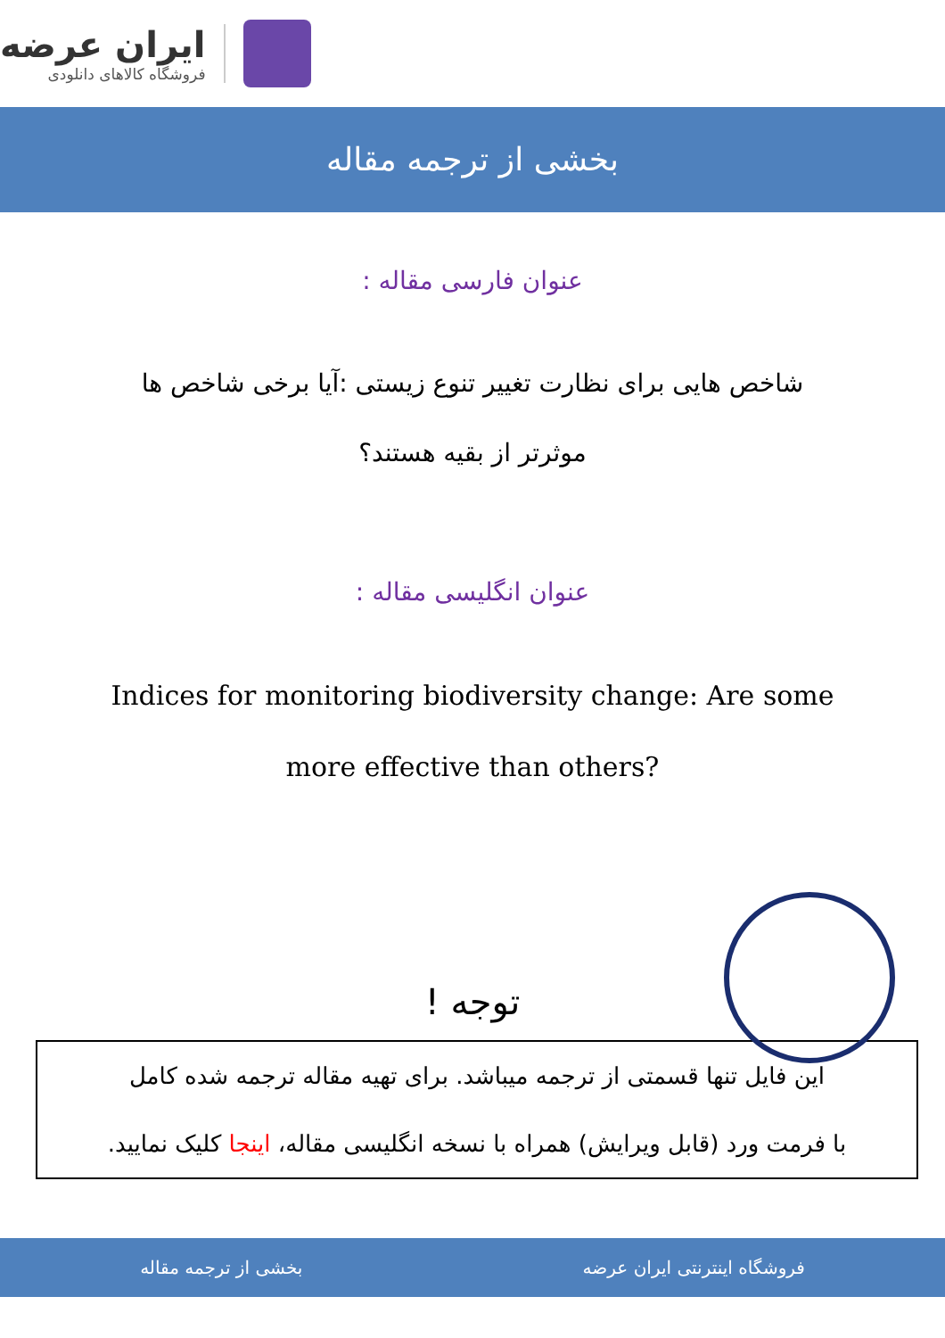ایران عرضه
فروشگاه کالاهای دانلودی
بخشی از ترجمه مقاله
عنوان فارسی مقاله :
شاخص هایی برای نظارت تغییر تنوع زیستی :آیا برخی شاخص ها
موثرتر از بقیه هستند؟
عنوان انگلیسی مقاله :
Indices for monitoring biodiversity change: Are some
more effective than others?
توجه !
این فایل تنها قسمتی از ترجمه میباشد. برای تهیه مقاله ترجمه شده کامل
با فرمت ورد (قابل ویرایش) همراه با نسخه انگلیسی مقاله، اینجا کلیک نمایید.
فروشگاه اینترنتی ایران عرضه بخشی از ترجمه مقاله